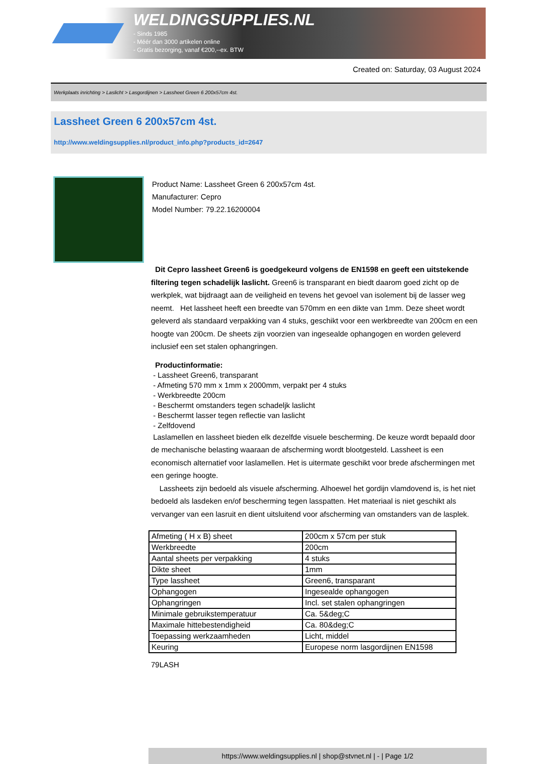WELDINGSUPPLIES.NL
- Sinds 1985
- Méér dan 3000 artikelen online
- Gratis bezorging, vanaf €200,--ex. BTW
Created on: Saturday, 03 August 2024
Werkplaats inrichting > Laslicht > Lasgordijnen > Lassheet Green 6 200x57cm 4st.
Lassheet Green 6 200x57cm 4st.
http://www.weldingsupplies.nl/product_info.php?products_id=2647
Product Name: Lassheet Green 6 200x57cm 4st.
Manufacturer: Cepro
Model Number: 79.22.16200004
Dit Cepro lassheet Green6 is goedgekeurd volgens de EN1598 en geeft een uitstekende filtering tegen schadelijk laslicht. Green6 is transparant en biedt daarom goed zicht op de werkplek, wat bijdraagt aan de veiligheid en tevens het gevoel van isolement bij de lasser weg neemt. Het lassheet heeft een breedte van 570mm en een dikte van 1mm. Deze sheet wordt geleverd als standaard verpakking van 4 stuks, geschikt voor een werkbreedte van 200cm en een hoogte van 200cm. De sheets zijn voorzien van ingesealde ophangogen en worden geleverd inclusief een set stalen ophangringen.
Productinformatie:
- Lassheet Green6, transparant
- Afmeting 570 mm x 1mm x 2000mm, verpakt per 4 stuks
- Werkbreedte 200cm
- Beschermt omstanders tegen schadeljk laslicht
- Beschermt lasser tegen reflectie van laslicht
- Zelfdovend
Laslamellen en lassheet bieden elk dezelfde visuele bescherming. De keuze wordt bepaald door de mechanische belasting waaraan de afscherming wordt blootgesteld. Lassheet is een economisch alternatief voor laslamellen. Het is uitermate geschikt voor brede afschermingen met een geringe hoogte.
Lassheets zijn bedoeld als visuele afscherming. Alhoewel het gordijn vlamdovend is, is het niet bedoeld als lasdeken en/of bescherming tegen lasspatten. Het materiaal is niet geschikt als vervanger van een lasruit en dient uitsluitend voor afscherming van omstanders van de lasplek.
| Afmeting ( H x B) sheet | 200cm x 57cm per stuk |
| Werkbreedte | 200cm |
| Aantal sheets per verpakking | 4 stuks |
| Dikte sheet | 1mm |
| Type lassheet | Green6, transparant |
| Ophangogen | Ingesealde ophangogen |
| Ophangringen | Incl. set stalen ophangringen |
| Minimale gebruikstemperatuur | Ca. 5&deg;C |
| Maximale hittebestendigheid | Ca. 80&deg;C |
| Toepassing werkzaamheden | Licht, middel |
| Keuring | Europese norm lasgordijnen EN1598 |
79LASH
https://www.weldingsupplies.nl | shop@stvnet.nl | - | Page 1/2